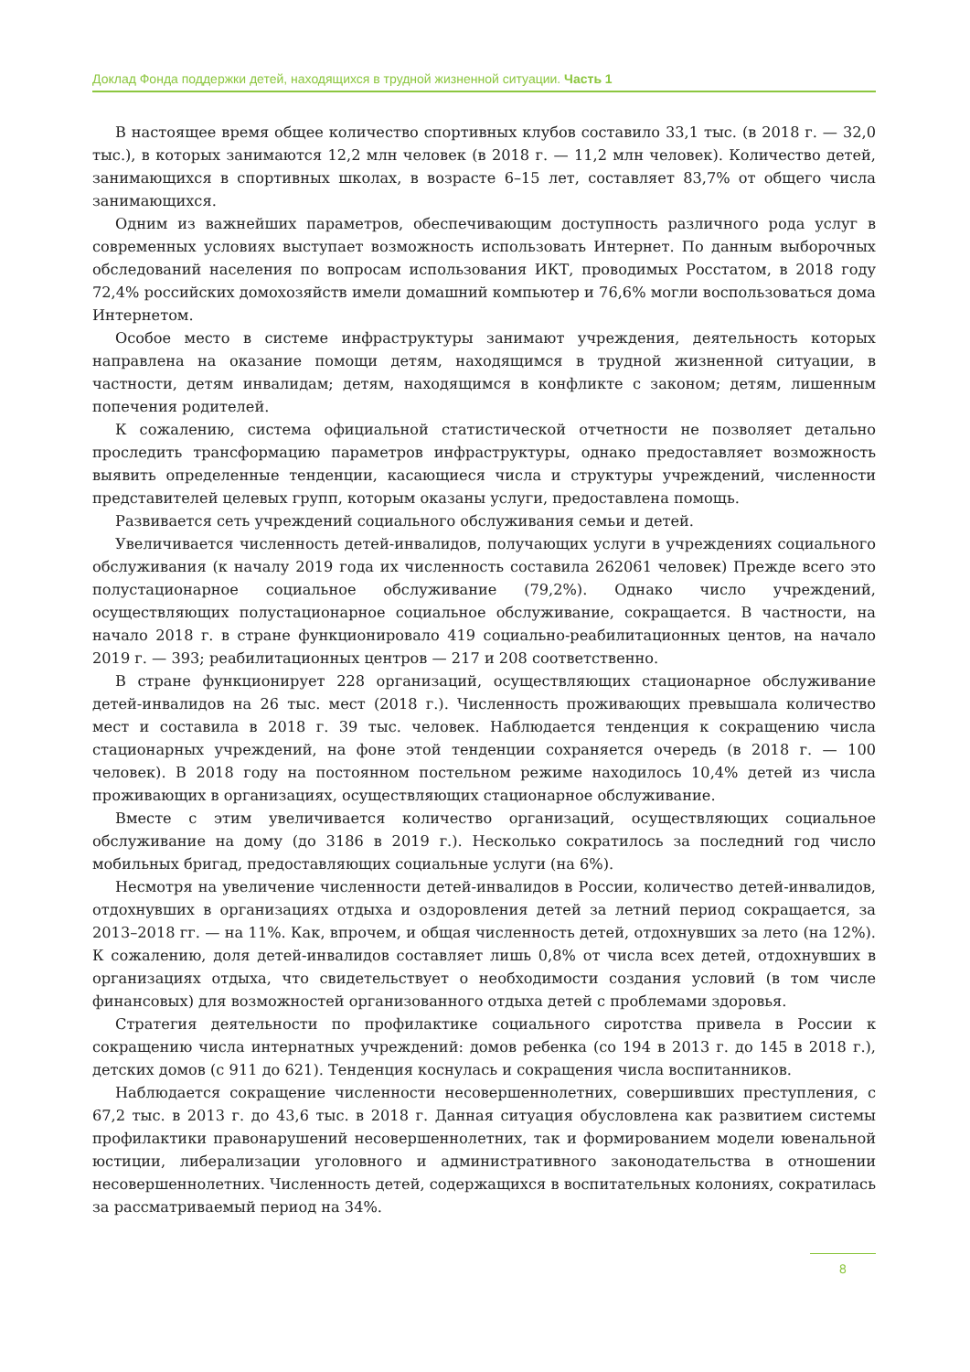Доклад Фонда поддержки детей, находящихся в трудной жизненной ситуации. Часть 1
В настоящее время общее количество спортивных клубов составило 33,1 тыс. (в 2018 г. — 32,0 тыс.), в которых занимаются 12,2 млн человек (в 2018 г. — 11,2 млн человек). Количество детей, занимающихся в спортивных школах, в возрасте 6–15 лет, составляет 83,7% от общего числа занимающихся.
Одним из важнейших параметров, обеспечивающим доступность различного рода услуг в современных условиях выступает возможность использовать Интернет. По данным выборочных обследований населения по вопросам использования ИКТ, проводимых Росстатом, в 2018 году 72,4% российских домохозяйств имели домашний компьютер и 76,6% могли воспользоваться дома Интернетом.
Особое место в системе инфраструктуры занимают учреждения, деятельность которых направлена на оказание помощи детям, находящимся в трудной жизненной ситуации, в частности, детям инвалидам; детям, находящимся в конфликте с законом; детям, лишенным попечения родителей.
К сожалению, система официальной статистической отчетности не позволяет детально проследить трансформацию параметров инфраструктуры, однако предоставляет возможность выявить определенные тенденции, касающиеся числа и структуры учреждений, численности представителей целевых групп, которым оказаны услуги, предоставлена помощь.
Развивается сеть учреждений социального обслуживания семьи и детей.
Увеличивается численность детей-инвалидов, получающих услуги в учреждениях социального обслуживания (к началу 2019 года их численность составила 262061 человек) Прежде всего это полустационарное социальное обслуживание (79,2%). Однако число учреждений, осуществляющих полустационарное социальное обслуживание, сокращается. В частности, на начало 2018 г. в стране функционировало 419 социально-реабилитационных центов, на начало 2019 г. — 393; реабилитационных центров — 217 и 208 соответственно.
В стране функционирует 228 организаций, осуществляющих стационарное обслуживание детей-инвалидов на 26 тыс. мест (2018 г.). Численность проживающих превышала количество мест и составила в 2018 г. 39 тыс. человек. Наблюдается тенденция к сокращению числа стационарных учреждений, на фоне этой тенденции сохраняется очередь (в 2018 г. — 100 человек). В 2018 году на постоянном постельном режиме находилось 10,4% детей из числа проживающих в организациях, осуществляющих стационарное обслуживание.
Вместе с этим увеличивается количество организаций, осуществляющих социальное обслуживание на дому (до 3186 в 2019 г.). Несколько сократилось за последний год число мобильных бригад, предоставляющих социальные услуги (на 6%).
Несмотря на увеличение численности детей-инвалидов в России, количество детей-инвалидов, отдохнувших в организациях отдыха и оздоровления детей за летний период сокращается, за 2013–2018 гг. — на 11%. Как, впрочем, и общая численность детей, отдохнувших за лето (на 12%). К сожалению, доля детей-инвалидов составляет лишь 0,8% от числа всех детей, отдохнувших в организациях отдыха, что свидетельствует о необходимости создания условий (в том числе финансовых) для возможностей организованного отдыха детей с проблемами здоровья.
Стратегия деятельности по профилактике социального сиротства привела в России к сокращению числа интернатных учреждений: домов ребенка (со 194 в 2013 г. до 145 в 2018 г.), детских домов (с 911 до 621). Тенденция коснулась и сокращения числа воспитанников.
Наблюдается сокращение численности несовершеннолетних, совершивших преступления, с 67,2 тыс. в 2013 г. до 43,6 тыс. в 2018 г. Данная ситуация обусловлена как развитием системы профилактики правонарушений несовершеннолетних, так и формированием модели ювенальной юстиции, либерализации уголовного и административного законодательства в отношении несовершеннолетних. Численность детей, содержащихся в воспитательных колониях, сократилась за рассматриваемый период на 34%.
8